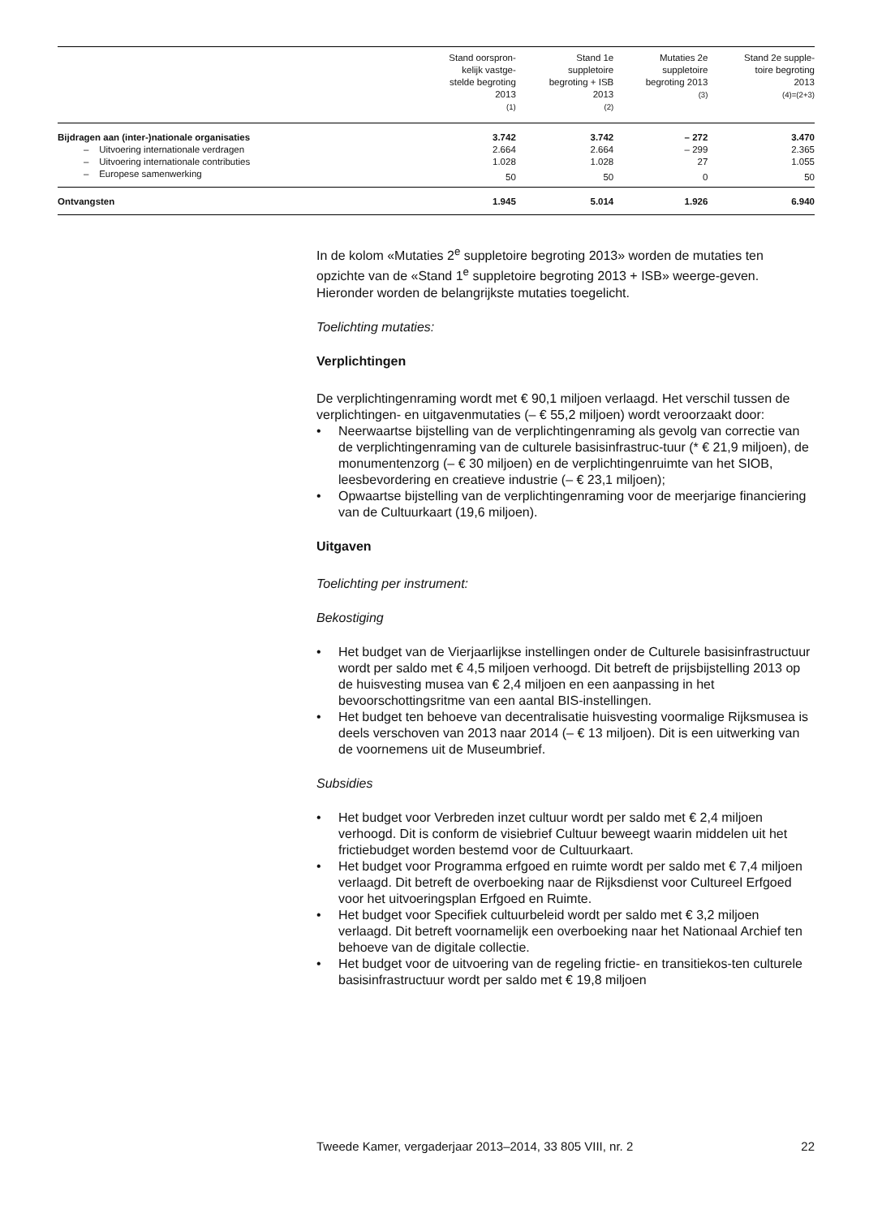| | Stand oorspron- kelijk vastge- stelde begroting 2013 (1) | Stand 1e suppletoire begroting + ISB 2013 (2) | Mutaties 2e suppletoire begroting 2013 (3) | Stand 2e supple- toire begroting 2013 (4)=(2+3) |
| --- | --- | --- | --- | --- |
| Bijdragen aan (inter-)nationale organisaties | 3.742 | 3.742 | – 272 | 3.470 |
| – Uitvoering internationale verdragen | 2.664 | 2.664 | – 299 | 2.365 |
| – Uitvoering internationale contributies | 1.028 | 1.028 | 27 | 1.055 |
| – Europese samenwerking | 50 | 50 | 0 | 50 |
| Ontvangsten | 1.945 | 5.014 | 1.926 | 6.940 |
In de kolom «Mutaties 2<sup>e</sup> suppletoire begroting 2013» worden de mutaties ten opzichte van de «Stand 1<sup>e</sup> suppletoire begroting 2013 + ISB» weerge-geven. Hieronder worden de belangrijkste mutaties toegelicht.
Toelichting mutaties:
Verplichtingen
De verplichtingenraming wordt met € 90,1 miljoen verlaagd. Het verschil tussen de verplichtingen- en uitgavenmutaties (– € 55,2 miljoen) wordt veroorzaakt door:
• Neerwaartse bijstelling van de verplichtingenraming als gevolg van correctie van de verplichtingenraming van de culturele basisinfrastruc-tuur (* € 21,9 miljoen), de monumentenzorg (– € 30 miljoen) en de verplichtingenruimte van het SIOB, leesbevordering en creatieve industrie (– € 23,1 miljoen);
• Opwaartse bijstelling van de verplichtingenraming voor de meerjarige financiering van de Cultuurkaart (19,6 miljoen).
Uitgaven
Toelichting per instrument:
Bekostiging
• Het budget van de Vierjaarlijkse instellingen onder de Culturele basisinfrastructuur wordt per saldo met € 4,5 miljoen verhoogd. Dit betreft de prijsbijstelling 2013 op de huisvesting musea van € 2,4 miljoen en een aanpassing in het bevoorschottingsritme van een aantal BIS-instellingen.
• Het budget ten behoeve van decentralisatie huisvesting voormalige Rijksmusea is deels verschoven van 2013 naar 2014 (– € 13 miljoen). Dit is een uitwerking van de voornemens uit de Museumbrief.
Subsidies
• Het budget voor Verbreden inzet cultuur wordt per saldo met € 2,4 miljoen verhoogd. Dit is conform de visiebrief Cultuur beweegt waarin middelen uit het frictiebudget worden bestemd voor de Cultuurkaart.
• Het budget voor Programma erfgoed en ruimte wordt per saldo met € 7,4 miljoen verlaagd. Dit betreft de overboeking naar de Rijksdienst voor Cultureel Erfgoed voor het uitvoeringsplan Erfgoed en Ruimte.
• Het budget voor Specifiek cultuurbeleid wordt per saldo met € 3,2 miljoen verlaagd. Dit betreft voornamelijk een overboeking naar het Nationaal Archief ten behoeve van de digitale collectie.
• Het budget voor de uitvoering van de regeling frictie- en transitiekos-ten culturele basisinfrastructuur wordt per saldo met € 19,8 miljoen
Tweede Kamer, vergaderjaar 2013–2014, 33 805 VIII, nr. 2 22